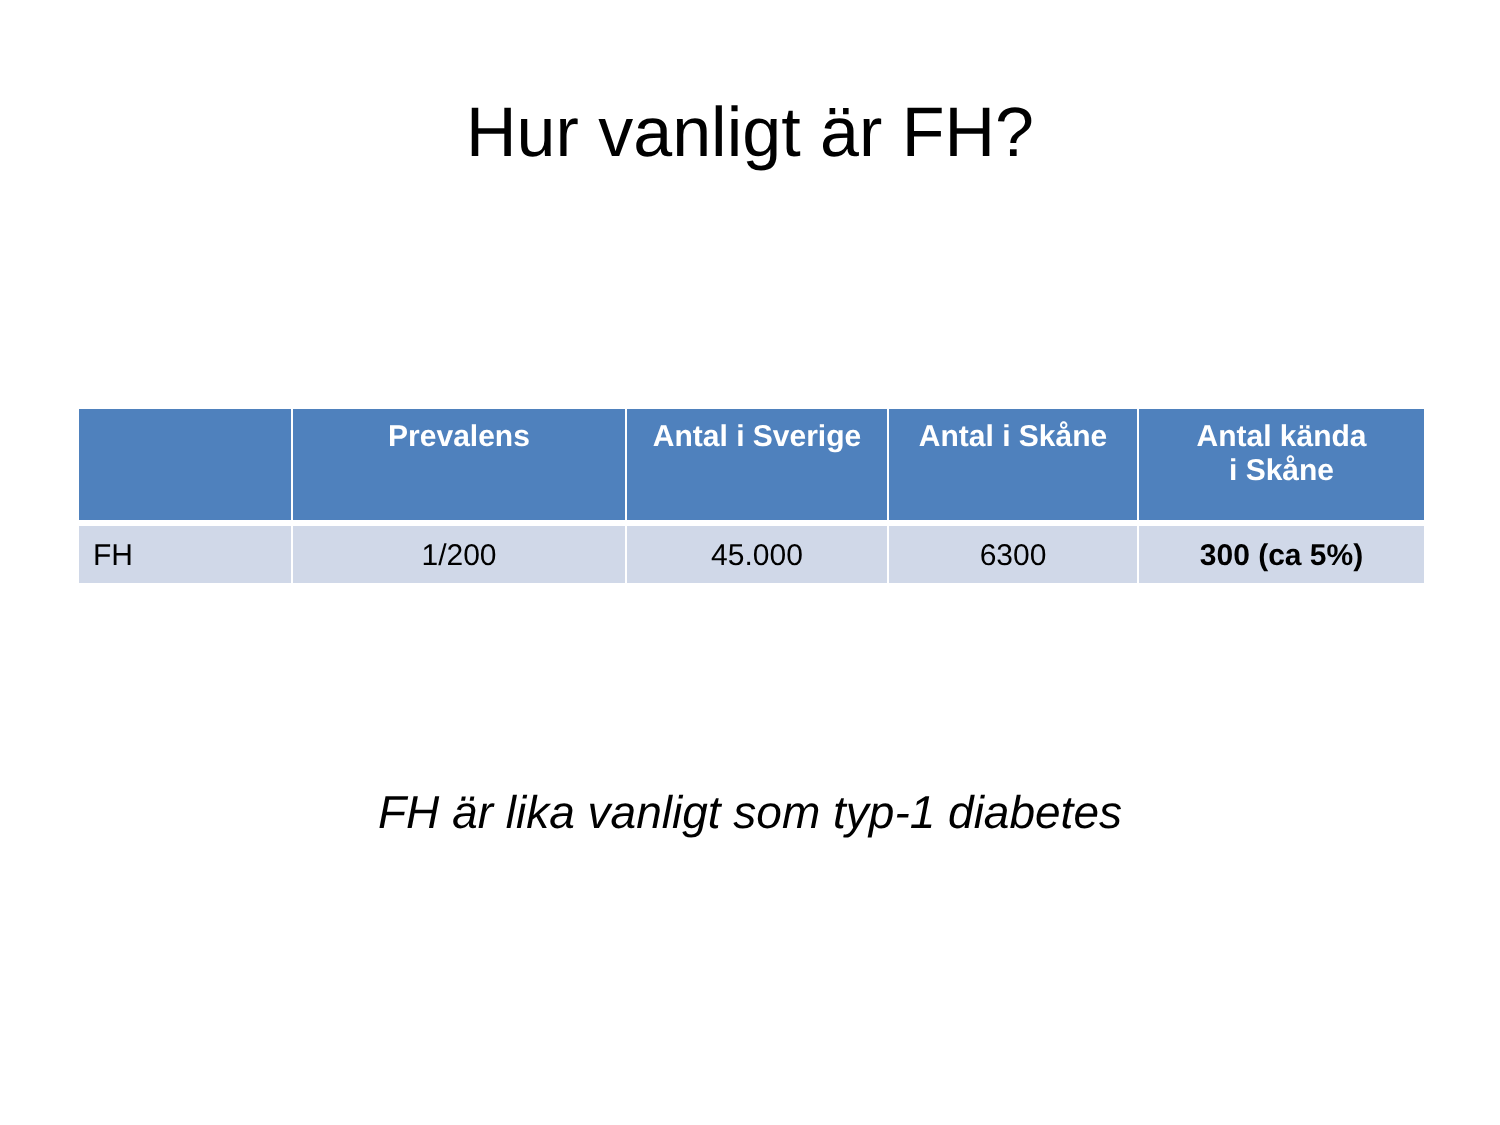Hur vanligt är FH?
| | Prevalens | Antal i Sverige | Antal i Skåne | Antal kända i Skåne |
| --- | --- | --- | --- | --- |
| FH | 1/200 | 45.000 | 6300 | 300 (ca 5%) |
FH är lika vanligt som typ-1 diabetes